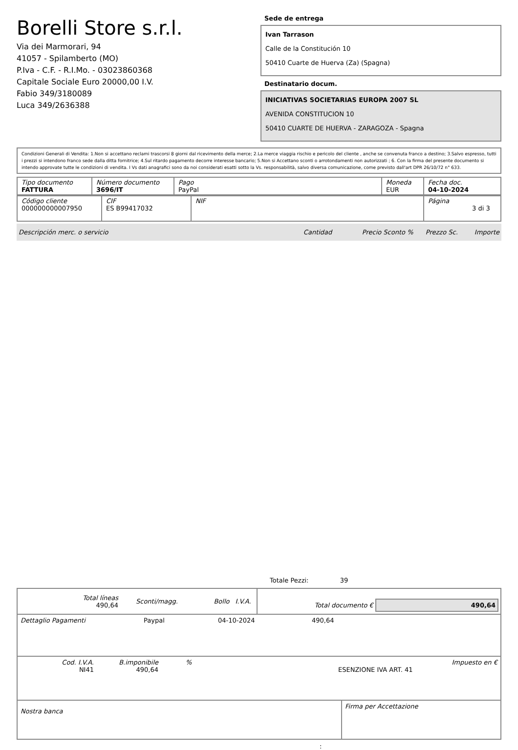Borelli Store s.r.l.
Via dei Marmorari, 94
41057 - Spilamberto (MO)
P.Iva - C.F. - R.I.Mo. - 03023860368
Capitale Sociale Euro 20000,00 I.V.
Fabio 349/3180089
Luca 349/2636388
Sede de entrega
Ivan Tarrason
Calle de la Constitución 10
50410 Cuarte de Huerva (Za) (Spagna)
Destinatario docum.
INICIATIVAS SOCIETARIAS EUROPA 2007 SL
AVENIDA CONSTITUCION 10
50410 CUARTE DE HUERVA - ZARAGOZA - Spagna
Condizioni Generali di Vendita: 1.Non si accettano reclami trascorsi 8 giorni dal ricevimento della merce; 2.La merce viaggia rischio e pericolo del cliente , anche se convenuta franco a destino; 3.Salvo espresso, tutti i prezzi si intendono franco sede dalla ditta fornitrice; 4.Sul ritardo pagamento decorre interesse bancario; 5.Non si Accettano sconti o arrotondamenti non autorizzati ; 6. Con la firma del presente documento si intendo approvate tutte le condizioni di vendita. I Vs dati anagrafici sono da noi considerati esatti sotto la Vs. responsabilità, salvo diversa comunicazione, come previsto dall'art DPR 26/10/72 n° 633.
| Tipo documento FATTURA | Número documento 3696/IT | Pago PayPal | Moneda EUR | Fecha doc. 04-10-2024 |
| Código cliente 000000000007950 | CIF ES B99417032 | NIF | Página 3 di 3 |
Descripción merc. o servicio Cantidad Precio Sconto % Prezzo Sc. Importe
Totale Pezzi: 39
| Total líneas 490,64 | Sconti/magg. | Bollo | I.V.A. | Total documento € 490,64 |
| Dettaglio Pagamenti | Paypal | 04-10-2024 | 490,64 |
| Cod. I.V.A. NI41 | B.imponibile 490,64 | % | ESENZIONE IVA ART. 41 | Impuesto en € |
| Nostra banca | Firma per Accettazione |
: